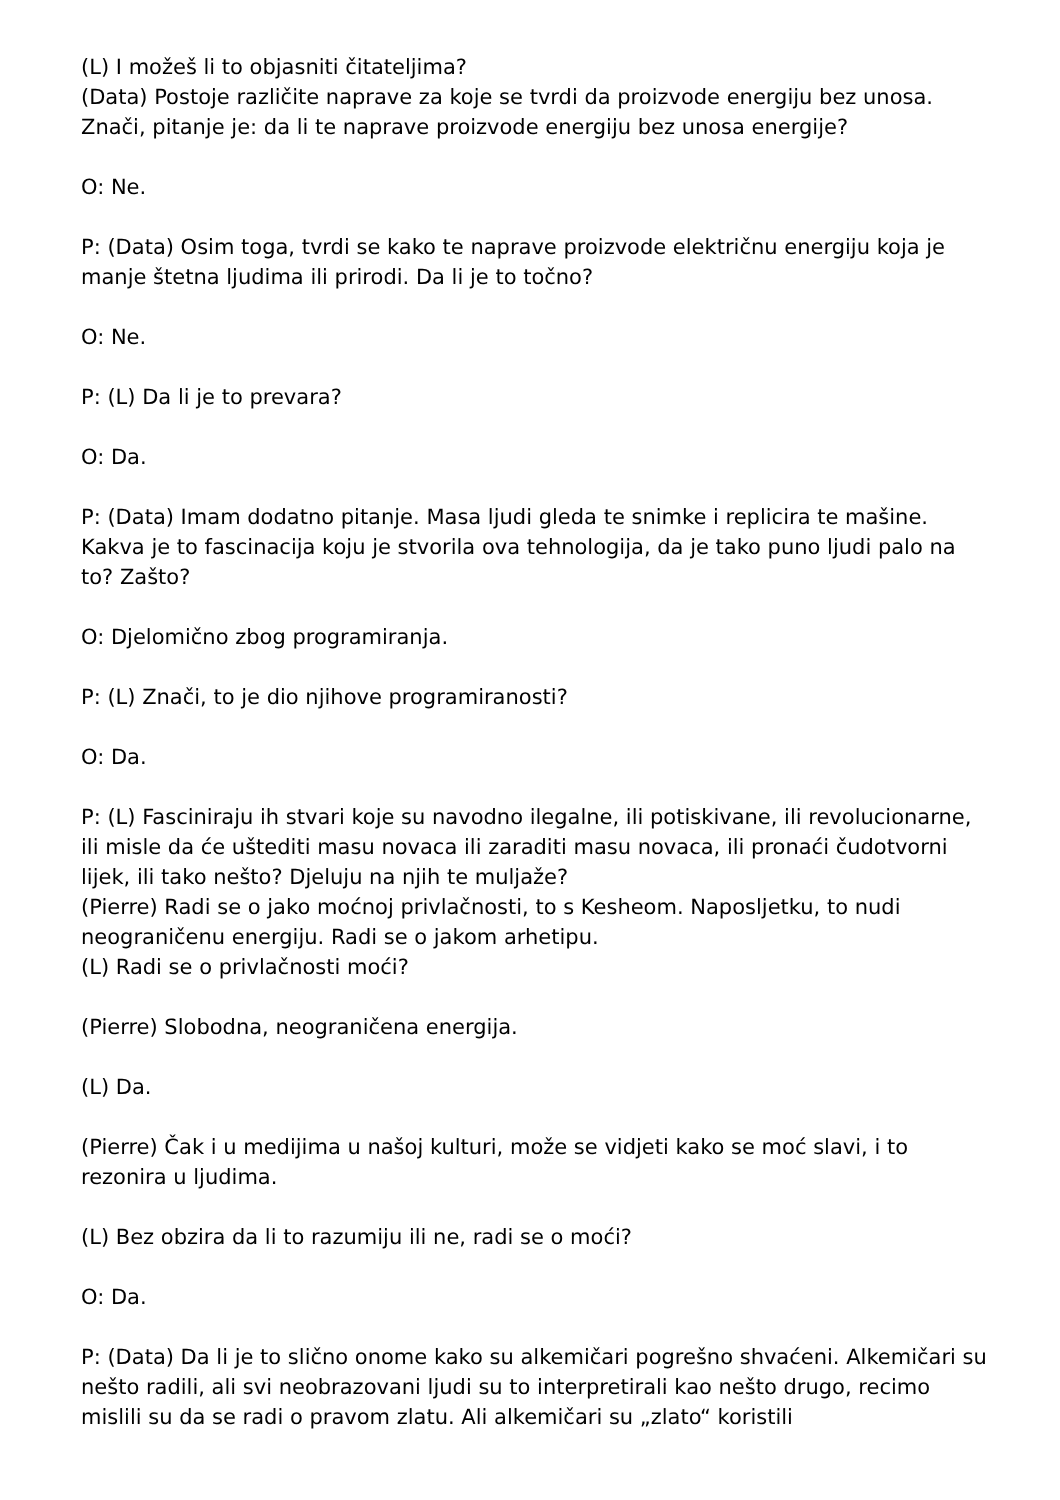(L) I možeš li to objasniti čitateljima?
(Data) Postoje različite naprave za koje se tvrdi da proizvode energiju bez unosa. Znači, pitanje je: da li te naprave proizvode energiju bez unosa energije?
O: Ne.
P: (Data) Osim toga, tvrdi se kako te naprave proizvode električnu energiju koja je manje štetna ljudima ili prirodi. Da li je to točno?
O: Ne.
P: (L) Da li je to prevara?
O: Da.
P: (Data) Imam dodatno pitanje. Masa ljudi gleda te snimke i replicira te mašine. Kakva je to fascinacija koju je stvorila ova tehnologija, da je tako puno ljudi palo na to? Zašto?
O: Djelomično zbog programiranja.
P: (L) Znači, to je dio njihove programiranosti?
O: Da.
P: (L) Fasciniraju ih stvari koje su navodno ilegalne, ili potiskivane, ili revolucionarne, ili misle da će uštediti masu novaca ili zaraditi masu novaca, ili pronaći čudotvorni lijek, ili tako nešto? Djeluju na njih te muljaže?
(Pierre) Radi se o jako moćnoj privlačnosti, to s Kesheom. Naposljetku, to nudi neograničenu energiju. Radi se o jakom arhetipu.
(L) Radi se o privlačnosti moći?
(Pierre) Slobodna, neograničena energija.
(L) Da.
(Pierre) Čak i u medijima u našoj kulturi, može se vidjeti kako se moć slavi, i to rezonira u ljudima.
(L) Bez obzira da li to razumiju ili ne, radi se o moći?
O: Da.
P: (Data) Da li je to slično onome kako su alkemičari pogrešno shvaćeni. Alkemičari su nešto radili, ali svi neobrazovani ljudi su to interpretirali kao nešto drugo, recimo mislili su da se radi o pravom zlatu. Ali alkemičari su „zlato“ koristili